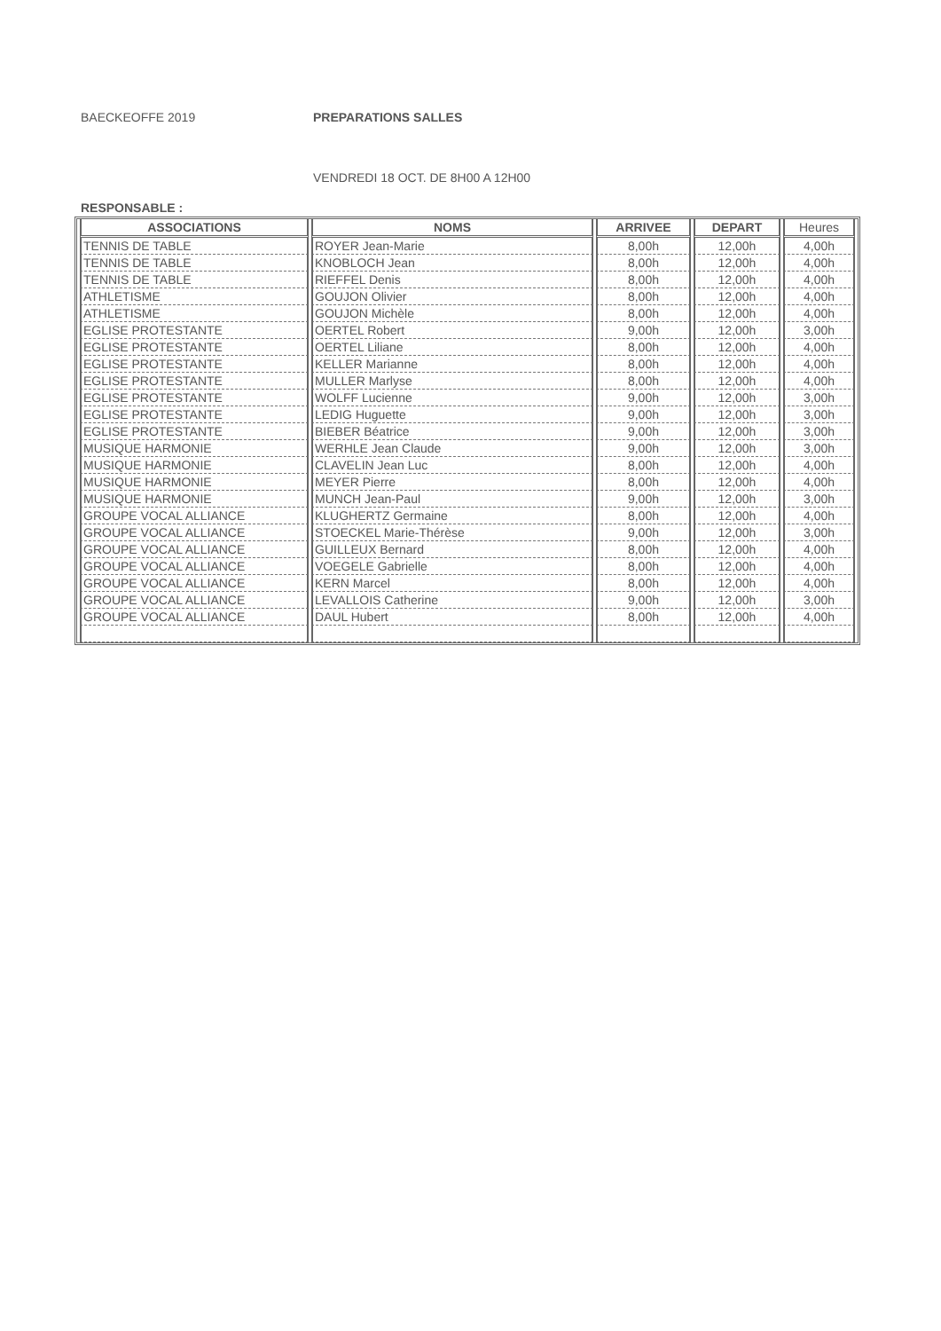BAECKEOFFE 2019 PREPARATIONS SALLES
VENDREDI 18 OCT. DE 8H00 A 12H00
RESPONSABLE :
| ASSOCIATIONS | NOMS | ARRIVEE | DEPART | Heures |
| --- | --- | --- | --- | --- |
| TENNIS DE TABLE | ROYER Jean-Marie | 8,00h | 12,00h | 4,00h |
| TENNIS DE TABLE | KNOBLOCH Jean | 8,00h | 12,00h | 4,00h |
| TENNIS DE TABLE | RIEFFEL Denis | 8,00h | 12,00h | 4,00h |
| ATHLETISME | GOUJON Olivier | 8,00h | 12,00h | 4,00h |
| ATHLETISME | GOUJON Michèle | 8,00h | 12,00h | 4,00h |
| EGLISE PROTESTANTE | OERTEL Robert | 9,00h | 12,00h | 3,00h |
| EGLISE PROTESTANTE | OERTEL Liliane | 8,00h | 12,00h | 4,00h |
| EGLISE PROTESTANTE | KELLER Marianne | 8,00h | 12,00h | 4,00h |
| EGLISE PROTESTANTE | MULLER Marlyse | 8,00h | 12,00h | 4,00h |
| EGLISE PROTESTANTE | WOLFF Lucienne | 9,00h | 12,00h | 3,00h |
| EGLISE PROTESTANTE | LEDIG Huguette | 9,00h | 12,00h | 3,00h |
| EGLISE PROTESTANTE | BIEBER Béatrice | 9,00h | 12,00h | 3,00h |
| MUSIQUE HARMONIE | WERHLE Jean Claude | 9,00h | 12,00h | 3,00h |
| MUSIQUE HARMONIE | CLAVELIN Jean Luc | 8,00h | 12,00h | 4,00h |
| MUSIQUE HARMONIE | MEYER Pierre | 8,00h | 12,00h | 4,00h |
| MUSIQUE HARMONIE | MUNCH Jean-Paul | 9,00h | 12,00h | 3,00h |
| GROUPE VOCAL ALLIANCE | KLUGHERTZ Germaine | 8,00h | 12,00h | 4,00h |
| GROUPE VOCAL ALLIANCE | STOECKEL Marie-Thérèse | 9,00h | 12,00h | 3,00h |
| GROUPE VOCAL ALLIANCE | GUILLEUX Bernard | 8,00h | 12,00h | 4,00h |
| GROUPE VOCAL ALLIANCE | VOEGELE Gabrielle | 8,00h | 12,00h | 4,00h |
| GROUPE VOCAL ALLIANCE | KERN Marcel | 8,00h | 12,00h | 4,00h |
| GROUPE VOCAL ALLIANCE | LEVALLOIS Catherine | 9,00h | 12,00h | 3,00h |
| GROUPE VOCAL ALLIANCE | DAUL Hubert | 8,00h | 12,00h | 4,00h |